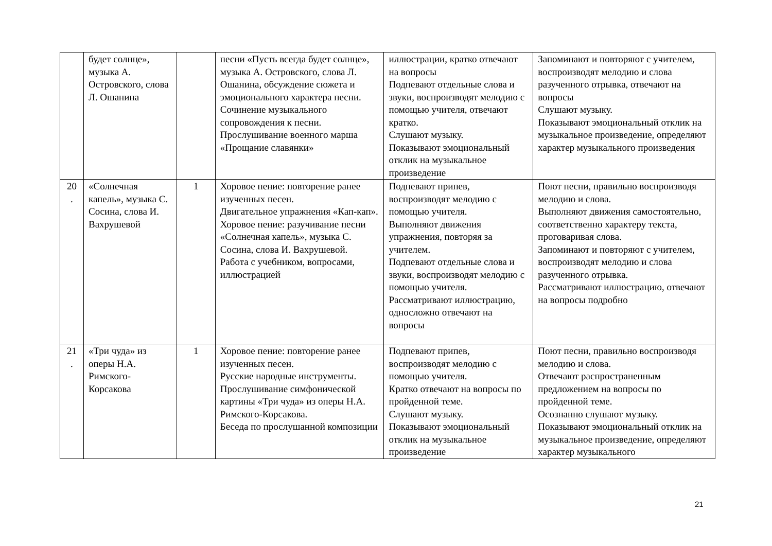| | будет солнце», музыка А. Островского, слова Л. Ошанина | | песни «Пусть всегда будет солнце», музыка А. Островского, слова Л. Ошанина, обсуждение сюжета и эмоционального характера песни. Сочинение музыкального сопровождения к песни. Прослушивание военного марша «Прощание славянки» | иллюстрации, кратко отвечают на вопросы Подпевают отдельные слова и звуки, воспроизводят мелодию с помощью учителя, отвечают кратко. Слушают музыку. Показывают эмоциональный отклик на музыкальное произведение | Запоминают и повторяют с учителем, воспроизводят мелодию и слова разученного отрывка, отвечают на вопросы Слушают музыку. Показывают эмоциональный отклик на музыкальное произведение, определяют характер музыкального произведения |
| 20 . | «Солнечная капель», музыка С. Сосина, слова И. Вахрушевой | 1 | Хоровое пение: повторение ранее изученных песен. Двигательное упражнения «Кап-кап». Хоровое пение: разучивание песни «Солнечная капель», музыка С. Сосина, слова И. Вахрушевой. Работа с учебником, вопросами, иллюстрацией | Подпевают припев, воспроизводят мелодию с помощью учителя. Выполняют движения упражнения, повторяя за учителем. Подпевают отдельные слова и звуки, воспроизводят мелодию с помощью учителя. Рассматривают иллюстрацию, односложно отвечают на вопросы | Поют песни, правильно воспроизводя мелодию и слова. Выполняют движения самостоятельно, соответственно характеру текста, проговаривая слова. Запоминают и повторяют с учителем, воспроизводят мелодию и слова разученного отрывка. Рассматривают иллюстрацию, отвечают на вопросы подробно |
| 21 . | «Три чуда» из оперы Н.А. Римского-Корсакова | 1 | Хоровое пение: повторение ранее изученных песен. Русские народные инструменты. Прослушивание симфонической картины «Три чуда» из оперы Н.А. Римского-Корсакова. Беседа по прослушанной композиции | Подпевают припев, воспроизводят мелодию с помощью учителя. Кратко отвечают на вопросы по пройденной теме. Слушают музыку. Показывают эмоциональный отклик на музыкальное произведение | Поют песни, правильно воспроизводя мелодию и слова. Отвечают распространенным предложением на вопросы по пройденной теме. Осознанно слушают музыку. Показывают эмоциональный отклик на музыкальное произведение, определяют характер музыкального |
21